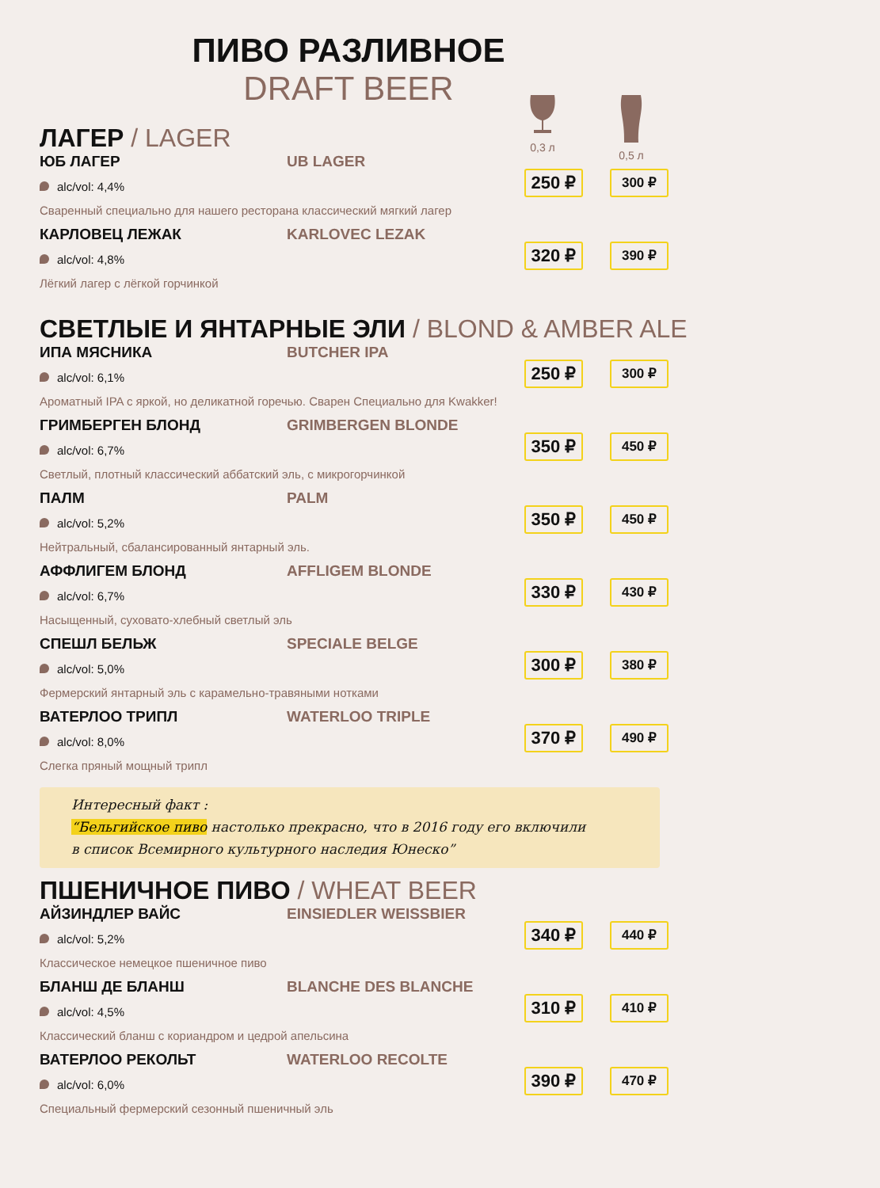ПИВО РАЗЛИВНОЕ
DRAFT BEER
0,3 л
0,5 л
ЛАГЕР / LAGER
ЮБ ЛАГЕР UB LAGER
alc/vol: 4,4%
Сваренный специально для нашего ресторана классический мягкий лагер
250 ₽ 300 ₽
КАРЛОВЕЦ ЛЕЖАК KARLOVEC LEZAK
alc/vol: 4,8%
Лёгкий лагер с лёгкой горчинкой
320 ₽ 390 ₽
СВЕТЛЫЕ И ЯНТАРНЫЕ ЭЛИ / BLOND & AMBER ALE
ИПА МЯСНИКА BUTCHER IPA
alc/vol: 6,1%
Ароматный IPA с яркой, но деликатной горечью. Сварен Специально для Kwakker!
250 ₽ 300 ₽
ГРИМБЕРГЕН БЛОНД GRIMBERGEN BLONDE
alc/vol: 6,7%
Светлый, плотный классический аббатский эль, с микрогорчинкой
350 ₽ 450 ₽
ПАЛМ PALM
alc/vol: 5,2%
Нейтральный, сбалансированный янтарный эль.
350 ₽ 450 ₽
АФФЛИГЕМ БЛОНД AFFLIGEM BLONDE
alc/vol: 6,7%
Насыщенный, суховато-хлебный светлый эль
330 ₽ 430 ₽
СПЕШЛ БЕЛЬЖ SPECIALE BELGE
alc/vol: 5,0%
Фермерский янтарный эль с карамельно-травяными нотками
300 ₽ 380 ₽
ВАТЕРЛОО ТРИПЛ WATERLOO TRIPLE
alc/vol: 8,0%
Слегка пряный мощный трипл
370 ₽ 490 ₽
Интересный факт :
“Бельгийское пиво настолько прекрасно, что в 2016 году его включили
в список Всемирного культурного наследия Юнеско”
ПШЕНИЧНОЕ ПИВО / WHEAT BEER
АЙЗИНДЛЕР ВАЙС EINSIEDLER WEISSBIER
alc/vol: 5,2%
Классическое немецкое пшеничное пиво
340 ₽ 440 ₽
БЛАНШ ДЕ БЛАНШ BLANCHE DES BLANCHE
alc/vol: 4,5%
Классический бланш с кориандром и цедрой апельсина
310 ₽ 410 ₽
ВАТЕРЛОО РЕКОЛЬТ WATERLOO RECOLTE
alc/vol: 6,0%
Специальный фермерский сезонный пшеничный эль
390 ₽ 470 ₽